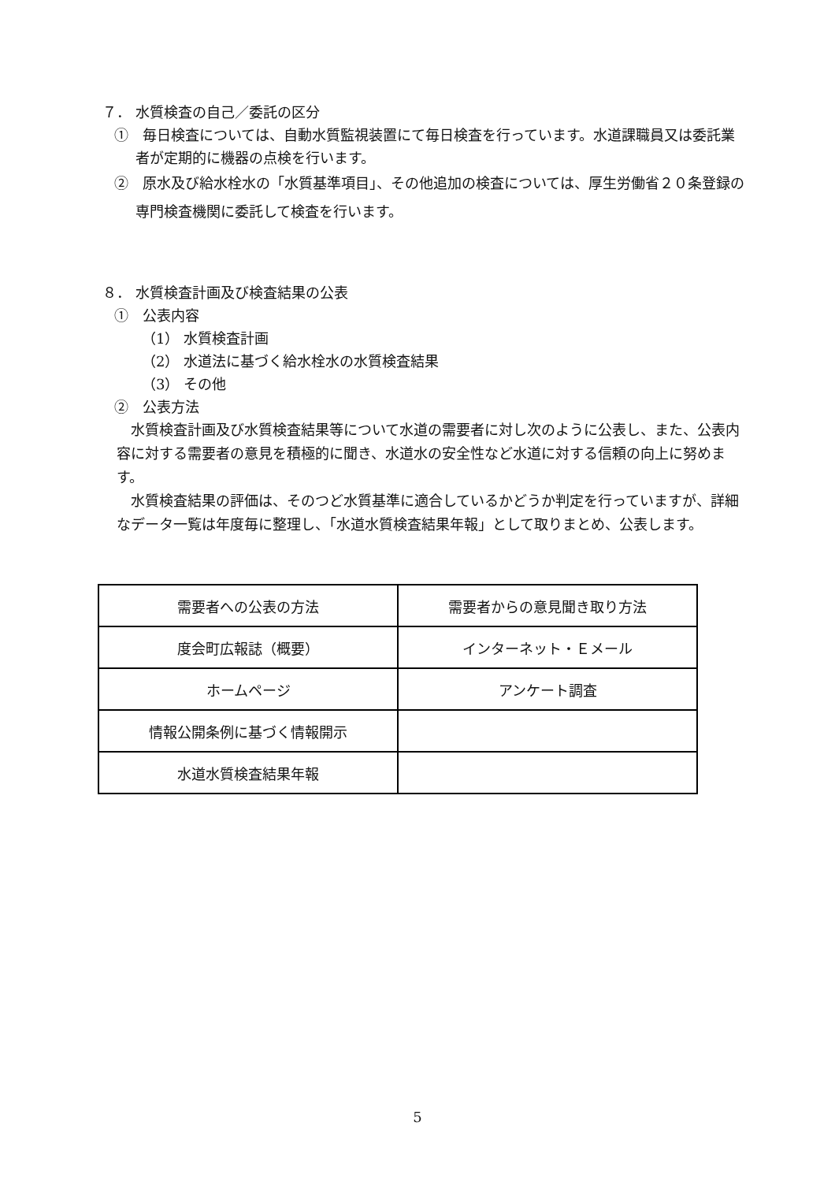７． 水質検査の自己／委託の区分
①　毎日検査については、自動水質監視装置にて毎日検査を行っています。水道課職員又は委託業者が定期的に機器の点検を行います。
②　原水及び給水栓水の「水質基準項目」、その他追加の検査については、厚生労働省２０条登録の専門検査機関に委託して検査を行います。
８． 水質検査計画及び検査結果の公表
①　公表内容
（1） 水質検査計画
（2） 水道法に基づく給水栓水の水質検査結果
（3） その他
②　公表方法
水質検査計画及び水質検査結果等について水道の需要者に対し次のように公表し、また、公表内容に対する需要者の意見を積極的に聞き、水道水の安全性など水道に対する信頼の向上に努めます。
水質検査結果の評価は、そのつど水質基準に適合しているかどうか判定を行っていますが、詳細なデータ一覧は年度毎に整理し、「水道水質検査結果年報」として取りまとめ、公表します。
| 需要者への公表の方法 | 需要者からの意見聞き取り方法 |
| 度会町広報誌（概要） | インターネット・Ｅメール |
| ホームページ | アンケート調査 |
| 情報公開条例に基づく情報開示 | |
| 水道水質検査結果年報 | |
5